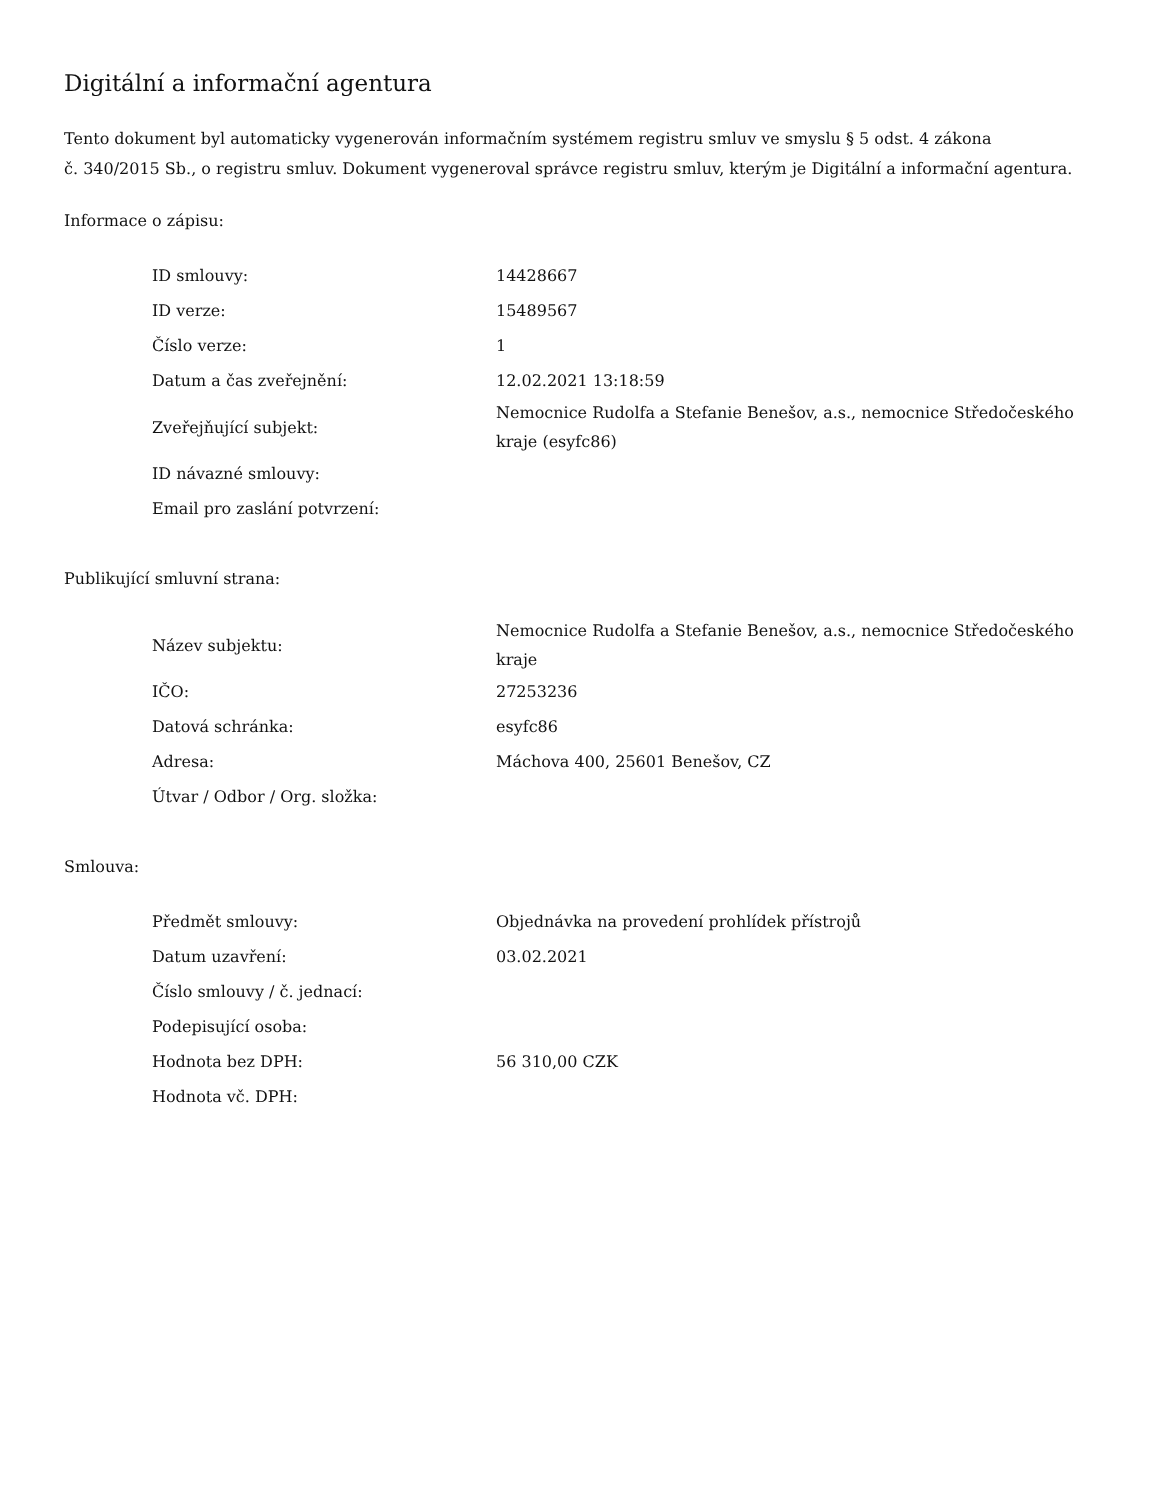Digitální a informační agentura
Tento dokument byl automaticky vygenerován informačním systémem registru smluv ve smyslu § 5 odst. 4 zákona
č. 340/2015 Sb., o registru smluv. Dokument vygeneroval správce registru smluv, kterým je Digitální a informační agentura.
Informace o zápisu:
| ID smlouvy: | 14428667 |
| ID verze: | 15489567 |
| Číslo verze: | 1 |
| Datum a čas zveřejnění: | 12.02.2021 13:18:59 |
| Zveřejňující subjekt: | Nemocnice Rudolfa a Stefanie Benešov, a.s., nemocnice Středočeského kraje (esyfc86) |
| ID návazné smlouvy: | |
| Email pro zaslání potvrzení: | |
Publikující smluvní strana:
| Název subjektu: | Nemocnice Rudolfa a Stefanie Benešov, a.s., nemocnice Středočeského kraje |
| IČO: | 27253236 |
| Datová schránka: | esyfc86 |
| Adresa: | Máchova 400, 25601 Benešov, CZ |
| Útvar / Odbor / Org. složka: | |
Smlouva:
| Předmět smlouvy: | Objednávka na provedení prohlídek přístrojů |
| Datum uzavření: | 03.02.2021 |
| Číslo smlouvy / č. jednací: | |
| Podepisující osoba: | |
| Hodnota bez DPH: | 56 310,00 CZK |
| Hodnota vč. DPH: | |